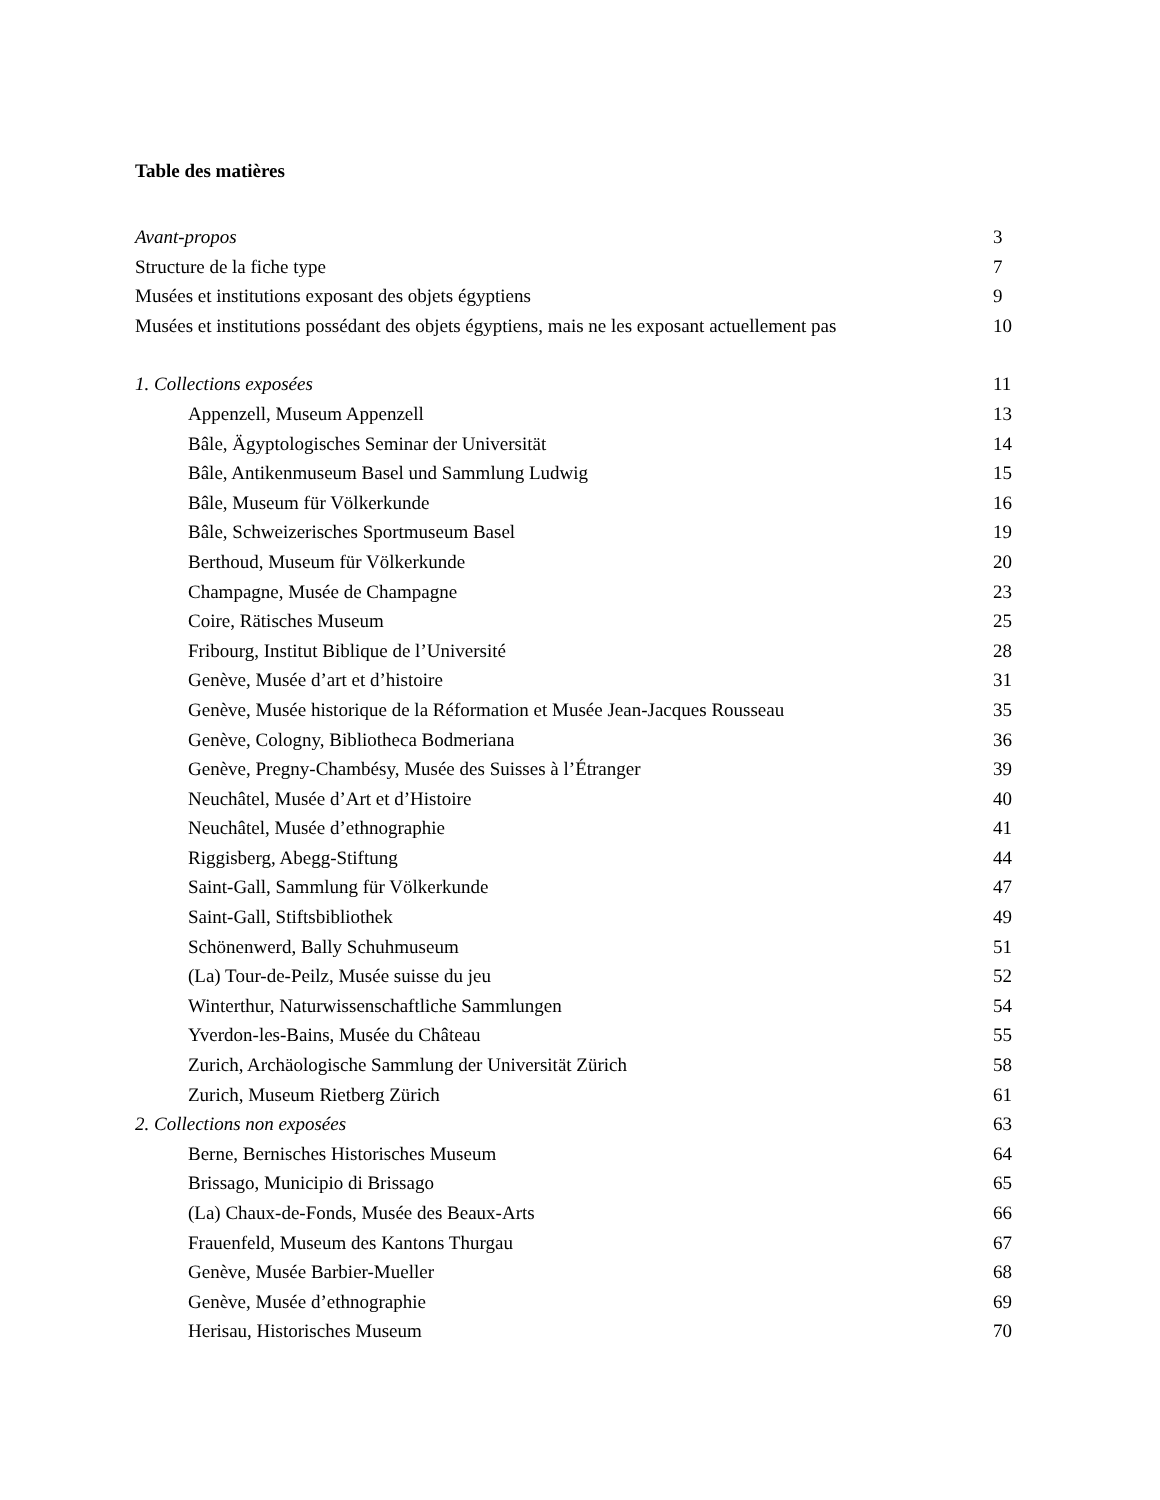Table des matières
Avant-propos 3
Structure de la fiche type 7
Musées et institutions exposant des objets égyptiens 9
Musées et institutions possédant des objets égyptiens, mais ne les exposant actuellement pas 10
1. Collections exposées 11
Appenzell, Museum Appenzell 13
Bâle, Ägyptologisches Seminar der Universität 14
Bâle, Antikenmuseum Basel und Sammlung Ludwig 15
Bâle, Museum für Völkerkunde 16
Bâle, Schweizerisches Sportmuseum Basel 19
Berthoud, Museum für Völkerkunde 20
Champagne, Musée de Champagne 23
Coire, Rätisches Museum 25
Fribourg, Institut Biblique de l’Université 28
Genève, Musée d’art et d’histoire 31
Genève, Musée historique de la Réformation et Musée Jean-Jacques Rousseau 35
Genève, Cologny, Bibliotheca Bodmeriana 36
Genève, Pregny-Chambésy, Musée des Suisses à l’Étranger 39
Neuchâtel, Musée d’Art et d’Histoire 40
Neuchâtel, Musée d’ethnographie 41
Riggisberg, Abegg-Stiftung 44
Saint-Gall, Sammlung für Völkerkunde 47
Saint-Gall, Stiftsbibliothek 49
Schönenwerd, Bally Schuhmuseum 51
(La) Tour-de-Peilz, Musée suisse du jeu 52
Winterthur, Naturwissenschaftliche Sammlungen 54
Yverdon-les-Bains, Musée du Château 55
Zurich, Archäologische Sammlung der Universität Zürich 58
Zurich, Museum Rietberg Zürich 61
2. Collections non exposées 63
Berne, Bernisches Historisches Museum 64
Brissago, Municipio di Brissago 65
(La) Chaux-de-Fonds, Musée des Beaux-Arts 66
Frauenfeld, Museum des Kantons Thurgau 67
Genève, Musée Barbier-Mueller 68
Genève, Musée d’ethnographie 69
Herisau, Historisches Museum 70